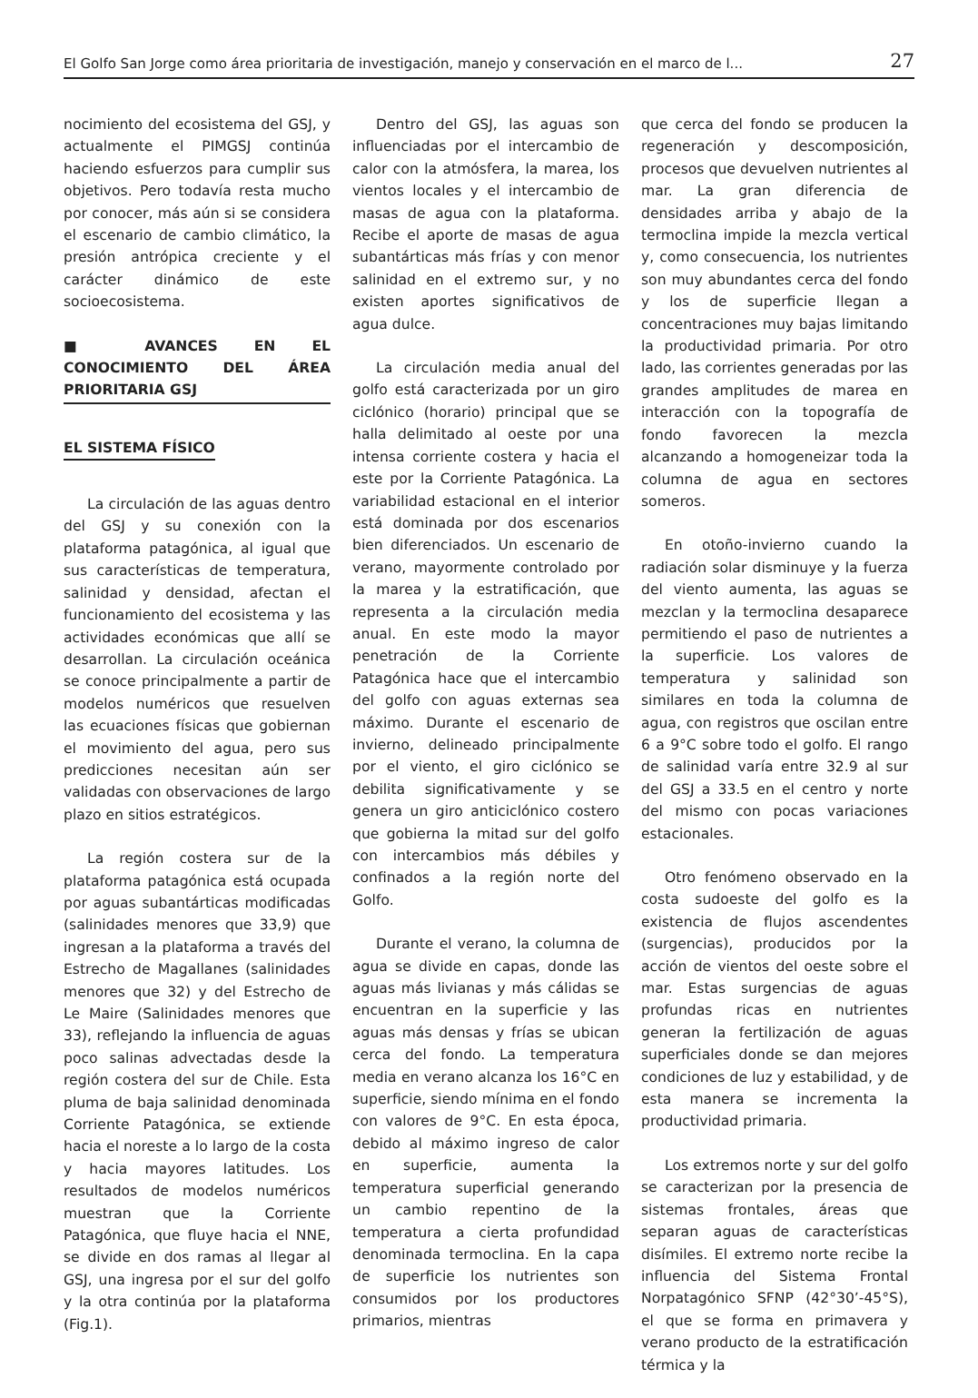El Golfo San Jorge como área prioritaria de investigación, manejo y conservación en el marco de l... 27
nocimiento del ecosistema del GSJ, y actualmente el PIMGSJ continúa haciendo esfuerzos para cumplir sus objetivos. Pero todavía resta mucho por conocer, más aún si se considera el escenario de cambio climático, la presión antrópica creciente y el carácter dinámico de este socioecosistema.
■ AVANCES EN EL CONOCIMIENTO DEL ÁREA PRIORITARIA GSJ
EL SISTEMA FÍSICO
La circulación de las aguas dentro del GSJ y su conexión con la plataforma patagónica, al igual que sus características de temperatura, salinidad y densidad, afectan el funcionamiento del ecosistema y las actividades económicas que allí se desarrollan. La circulación oceánica se conoce principalmente a partir de modelos numéricos que resuelven las ecuaciones físicas que gobiernan el movimiento del agua, pero sus predicciones necesitan aún ser validadas con observaciones de largo plazo en sitios estratégicos.
La región costera sur de la plataforma patagónica está ocupada por aguas subantárticas modificadas (salinidades menores que 33,9) que ingresan a la plataforma a través del Estrecho de Magallanes (salinidades menores que 32) y del Estrecho de Le Maire (Salinidades menores que 33), reflejando la influencia de aguas poco salinas advectadas desde la región costera del sur de Chile. Esta pluma de baja salinidad denominada Corriente Patagónica, se extiende hacia el noreste a lo largo de la costa y hacia mayores latitudes. Los resultados de modelos numéricos muestran que la Corriente Patagónica, que fluye hacia el NNE, se divide en dos ramas al llegar al GSJ, una ingresa por el sur del golfo y la otra continúa por la plataforma (Fig.1).
Dentro del GSJ, las aguas son influenciadas por el intercambio de calor con la atmósfera, la marea, los vientos locales y el intercambio de masas de agua con la plataforma. Recibe el aporte de masas de agua subantárticas más frías y con menor salinidad en el extremo sur, y no existen aportes significativos de agua dulce.
La circulación media anual del golfo está caracterizada por un giro ciclónico (horario) principal que se halla delimitado al oeste por una intensa corriente costera y hacia el este por la Corriente Patagónica. La variabilidad estacional en el interior está dominada por dos escenarios bien diferenciados. Un escenario de verano, mayormente controlado por la marea y la estratificación, que representa a la circulación media anual. En este modo la mayor penetración de la Corriente Patagónica hace que el intercambio del golfo con aguas externas sea máximo. Durante el escenario de invierno, delineado principalmente por el viento, el giro ciclónico se debilita significativamente y se genera un giro anticiclónico costero que gobierna la mitad sur del golfo con intercambios más débiles y confinados a la región norte del Golfo.
Durante el verano, la columna de agua se divide en capas, donde las aguas más livianas y más cálidas se encuentran en la superficie y las aguas más densas y frías se ubican cerca del fondo. La temperatura media en verano alcanza los 16°C en superficie, siendo mínima en el fondo con valores de 9°C. En esta época, debido al máximo ingreso de calor en superficie, aumenta la temperatura superficial generando un cambio repentino de la temperatura a cierta profundidad denominada termoclina. En la capa de superficie los nutrientes son consumidos por los productores primarios, mientras
que cerca del fondo se producen la regeneración y descomposición, procesos que devuelven nutrientes al mar. La gran diferencia de densidades arriba y abajo de la termoclina impide la mezcla vertical y, como consecuencia, los nutrientes son muy abundantes cerca del fondo y los de superficie llegan a concentraciones muy bajas limitando la productividad primaria. Por otro lado, las corrientes generadas por las grandes amplitudes de marea en interacción con la topografía de fondo favorecen la mezcla alcanzando a homogeneizar toda la columna de agua en sectores someros.
En otoño-invierno cuando la radiación solar disminuye y la fuerza del viento aumenta, las aguas se mezclan y la termoclina desaparece permitiendo el paso de nutrientes a la superficie. Los valores de temperatura y salinidad son similares en toda la columna de agua, con registros que oscilan entre 6 a 9°C sobre todo el golfo. El rango de salinidad varía entre 32.9 al sur del GSJ a 33.5 en el centro y norte del mismo con pocas variaciones estacionales.
Otro fenómeno observado en la costa sudoeste del golfo es la existencia de flujos ascendentes (surgencias), producidos por la acción de vientos del oeste sobre el mar. Estas surgencias de aguas profundas ricas en nutrientes generan la fertilización de aguas superficiales donde se dan mejores condiciones de luz y estabilidad, y de esta manera se incrementa la productividad primaria.
Los extremos norte y sur del golfo se caracterizan por la presencia de sistemas frontales, áreas que separan aguas de características disímiles. El extremo norte recibe la influencia del Sistema Frontal Norpatagónico SFNP (42°30’-45°S), el que se forma en primavera y verano producto de la estratificación térmica y la